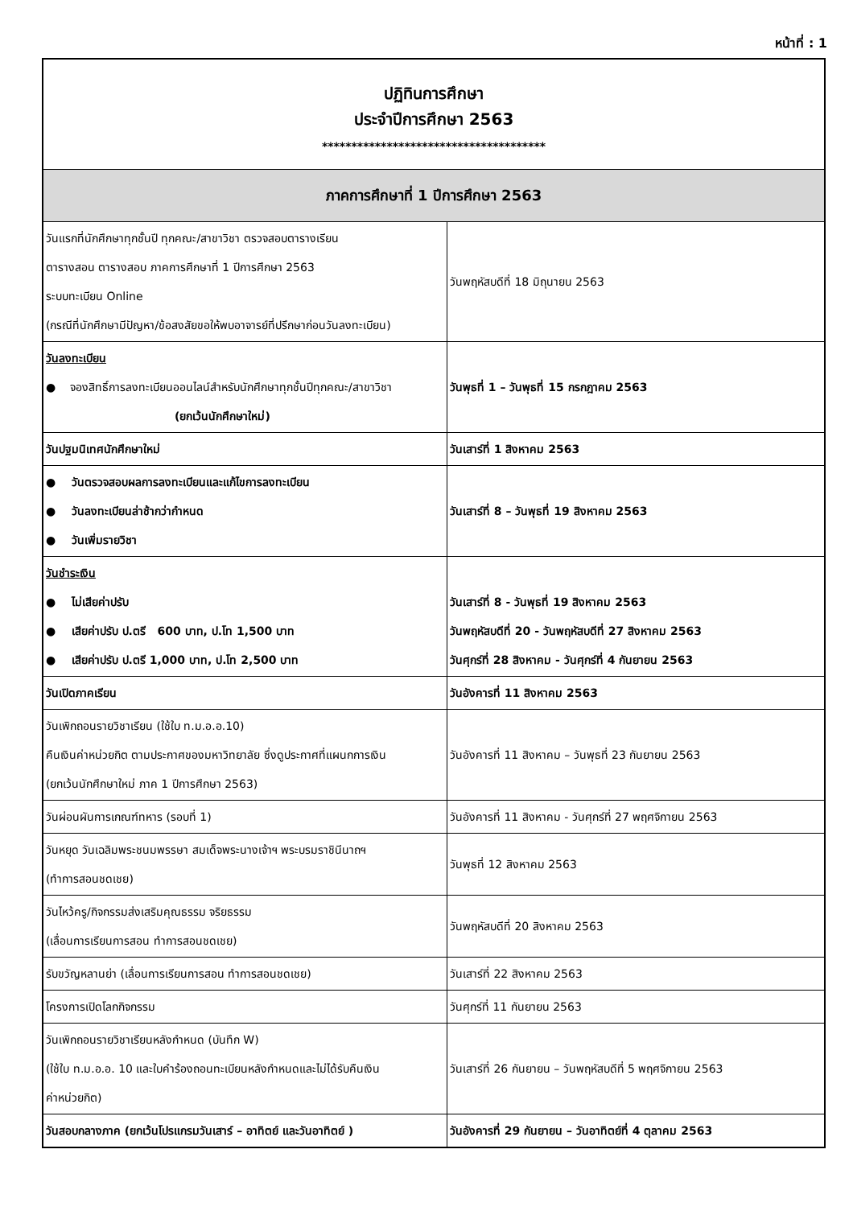หน้าที่ : 1
| ปฏิทินการศึกษา ประจำปีการศึกษา 2563 ************************************** | |
| ภาคการศึกษาที่ 1 ปีการศึกษา 2563 | |
| วันแรกที่นักศึกษาทุกชั้นปี ทุกคณะ/สาขาวิชา ตรวจสอบตารางเรียน ตารางสอน ตารางสอบ ภาคการศึกษาที่ 1 ปีการศึกษา 2563 ระบบทะเบียน Online (กรณีที่นักศึกษามีปัญหา/ข้อสงสัยขอให้พบอาจารย์ที่ปรึกษาก่อนวันลงทะเบียน) | วันพฤหัสบดีที่ 18 มิถุนายน 2563 |
| วันลงทะเบียน ● จองสิทธิ์การลงทะเบียนออนไลน์สำหรับนักศึกษาทุกชั้นปีทุกคณะ/สาขาวิชา (ยกเว้นนักศึกษาใหม่) | วันพุธที่ 1 – วันพุธที่ 15 กรกฎาคม 2563 |
| วันปฐมนิเทศนักศึกษาใหม่ | วันเสาร์ที่ 1 สิงหาคม 2563 |
| ● วันตรวจสอบผลการลงทะเบียนและแก้ไขการลงทะเบียน ● วันลงทะเบียนล่าช้ากว่ากำหนด ● วันเพิ่มรายวิชา | วันเสาร์ที่ 8 – วันพุธที่ 19 สิงหาคม 2563 |
| วันชำระเงิน ● ไม่เสียค่าปรับ ● เสียค่าปรับ ป.ตรี 600 บาท, ป.โท 1,500 บาท ● เสียค่าปรับ ป.ตรี 1,000 บาท, ป.โท 2,500 บาท | วันเสาร์ที่ 8 - วันพุธที่ 19 สิงหาคม 2563 วันพฤหัสบดีที่ 20 - วันพฤหัสบดีที่ 27 สิงหาคม 2563 วันศุกร์ที่ 28 สิงหาคม - วันศุกร์ที่ 4 กันยายน 2563 |
| วันเปิดภาคเรียน | วันอังคารที่ 11 สิงหาคม 2563 |
| วันเพิกถอนรายวิชาเรียน (ใช้ใบ ท.ม.อ.อ.10) คืนเงินค่าหน่วยกิต ตามประกาศของมหาวิทยาลัย ซึ่งดูประกาศที่แผนกการเงิน (ยกเว้นนักศึกษาใหม่ ภาค 1 ปีการศึกษา 2563) | วันอังคารที่ 11 สิงหาคม – วันพุธที่ 23 กันยายน 2563 |
| วันผ่อนผันการเกณฑ์ทหาร (รอบที่ 1) | วันอังคารที่ 11 สิงหาคม - วันศุกร์ที่ 27 พฤศจิกายน 2563 |
| วันหยุด วันเฉลิมพระชนมพรรษา สมเด็จพระนางเจ้าฯ พระบรมราชินีนาถฯ (ทำการสอนชดเชย) | วันพุธที่ 12 สิงหาคม 2563 |
| วันไหว้ครู/กิจกรรมส่งเสริมคุณธรรม จริยธรรม (เลื่อนการเรียนการสอน ทำการสอนชดเชย) | วันพฤหัสบดีที่ 20 สิงหาคม 2563 |
| รับขวัญหลานย่า (เลื่อนการเรียนการสอน ทำการสอนชดเชย) | วันเสาร์ที่ 22 สิงหาคม 2563 |
| โครงการเปิดโลกกิจกรรม | วันศุกร์ที่ 11 กันยายน 2563 |
| วันเพิกถอนรายวิชาเรียนหลังกำหนด (บันทึก W) (ใช้ใบ ท.ม.อ.อ. 10 และใบคำร้องถอนทะเบียนหลังกำหนดและไม่ได้รับคืนเงิน ค่าหน่วยกิต) | วันเสาร์ที่ 26 กันยายน – วันพฤหัสบดีที่ 5 พฤศจิกายน 2563 |
| วันสอบกลางภาค (ยกเว้นโปรแกรมวันเสาร์ – อาทิตย์ และวันอาทิตย์ ) | วันอังคารที่ 29 กันยายน – วันอาทิตย์ที่ 4 ตุลาคม 2563 |